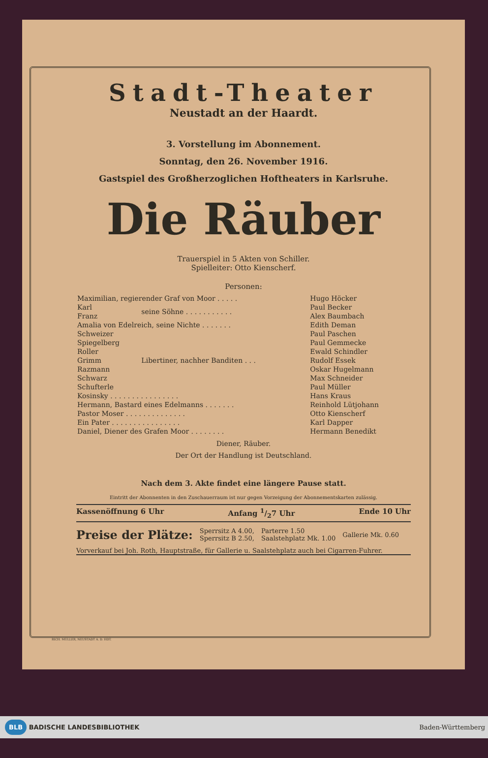Stadt-Theater
Neustadt an der Haardt.
3. Vorstellung im Abonnement.
Sonntag, den 26. November 1916.
Gastspiel des Großherzoglichen Hoftheaters in Karlsruhe.
Die Räuber
Trauerspiel in 5 Akten von Schiller.
Spielleiter: Otto Kienscherf.
Personen:
| Maximilian, regierender Graf von Moor . . . . . | | Hugo Höcker |
| Karl | seine Söhne . . . . . . . . . . . | Paul Becker |
| Franz | | Alex Baumbach |
| Amalia von Edelreich, seine Nichte . . . . . . . | | Edith Deman |
| Schweizer | Libertiner, nachher Banditen . . . | Paul Paschen |
| Spiegelberg | | Paul Gemmecke |
| Roller | | Ewald Schindler |
| Grimm | | Rudolf Essek |
| Razmann | | Oskar Hugelmann |
| Schwarz | | Max Schneider |
| Schufterle | | Paul Müller |
| Kosinsky . . . . . . . . . . . . . . . . | | Hans Kraus |
| Hermann, Bastard eines Edelmanns . . . . . . . | | Reinhold Lütjohann |
| Pastor Moser . . . . . . . . . . . . . . | | Otto Kienscherf |
| Ein Pater . . . . . . . . . . . . . . . . | | Karl Dapper |
| Daniel, Diener des Grafen Moor . . . . . . . . | | Hermann Benedikt |
Diener, Räuber.
Der Ort der Handlung ist Deutschland.
Nach dem 3. Akte findet eine längere Pause statt.
Eintritt der Abonnenten in den Zuschauerraum ist nur gegen Vorzeigung der Abonnementskarten zulässig.
Kassenöffnung 6 Uhr Anfang 1/27 Uhr Ende 10 Uhr
Preise der Plätze: Sperrsitz A 4.00,
Sperrsitz B 2.50, Parterre 1.50
Saalstehplatz Mk. 1.00 Gallerie Mk. 0.60
Vorverkauf bei Joh. Roth, Hauptstraße, für Gallerie u. Saalstehplatz auch bei Cigarren-Fuhrer.
RICH. MÜLLER, NEUSTADT A. D. HDT.
BLB BADISCHE LANDESBIBLIOTHEK Baden-Württemberg